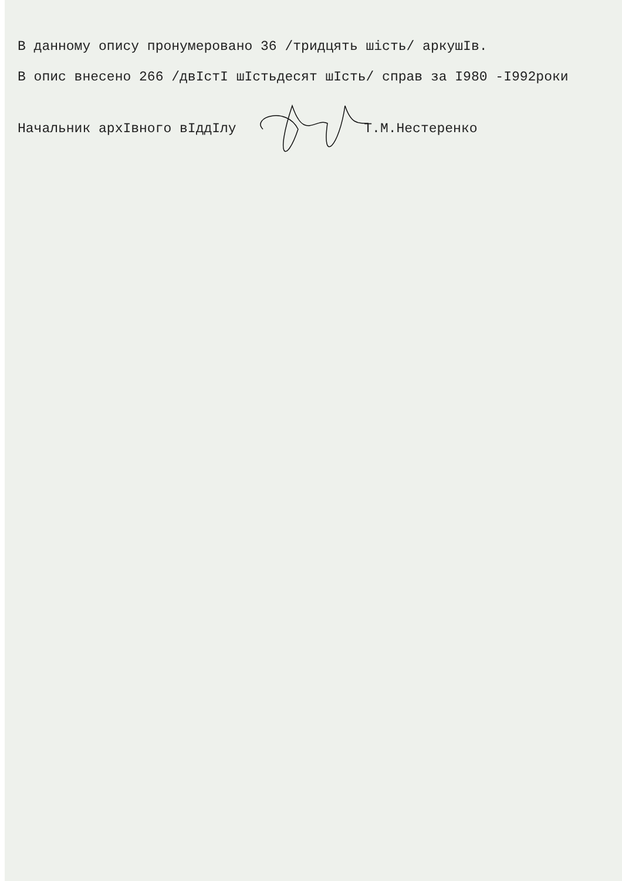В данному опису пронумеровано 36 /тридцять шість/ аркушІв.
В опис внесено 266 /двІстІ шІстьдесят шІсть/ справ за І980 -І992роки
Начальник архІвного вІддІлу Т.М.Нестеренко